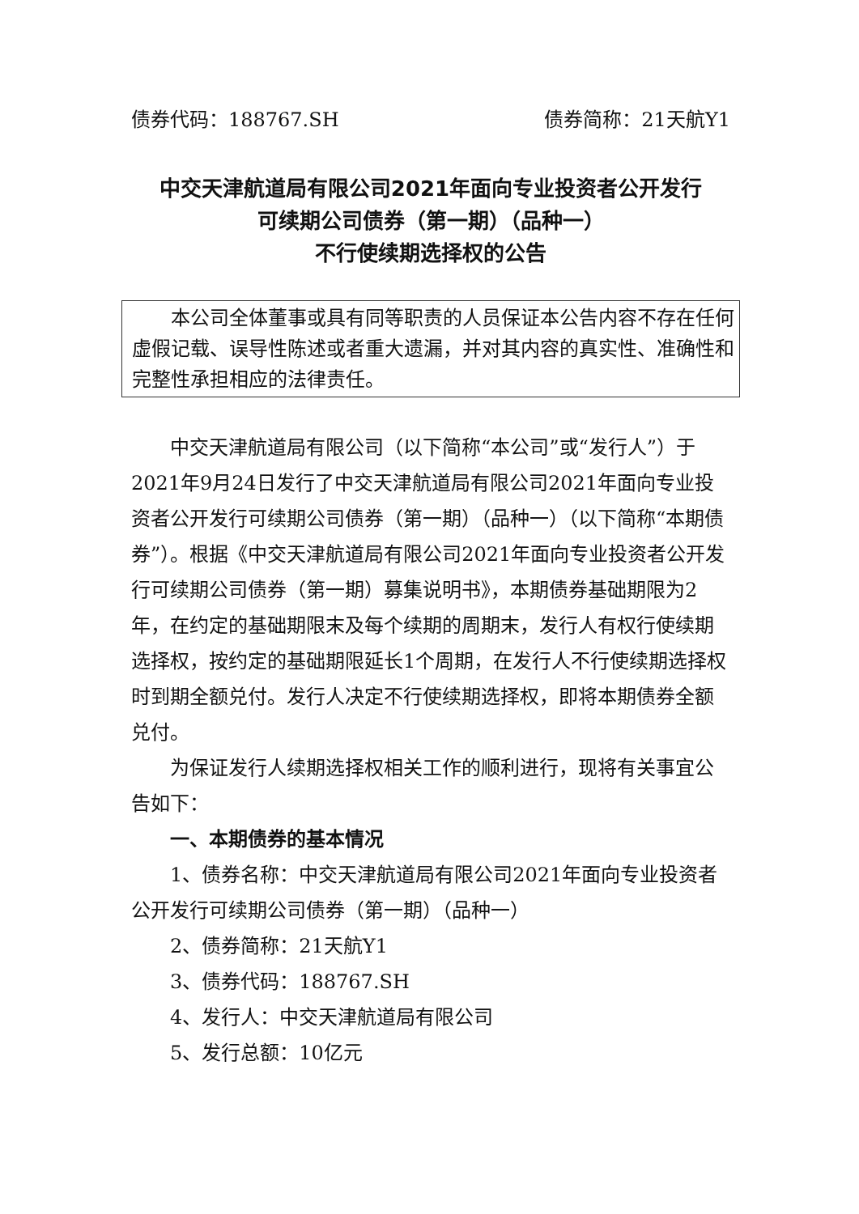债券代码：188767.SH 债券简称：21天航Y1
中交天津航道局有限公司2021年面向专业投资者公开发行
可续期公司债券（第一期）（品种一）
不行使续期选择权的公告
本公司全体董事或具有同等职责的人员保证本公告内容不存在任何虚假记载、误导性陈述或者重大遗漏，并对其内容的真实性、准确性和完整性承担相应的法律责任。
中交天津航道局有限公司（以下简称“本公司”或“发行人”）于2021年9月24日发行了中交天津航道局有限公司2021年面向专业投资者公开发行可续期公司债券（第一期）（品种一）（以下简称“本期债券”）。根据《中交天津航道局有限公司2021年面向专业投资者公开发行可续期公司债券（第一期）募集说明书》，本期债券基础期限为2年，在约定的基础期限末及每个续期的周期末，发行人有权行使续期选择权，按约定的基础期限延长1个周期，在发行人不行使续期选择权时到期全额兑付。发行人决定不行使续期选择权，即将本期债券全额兑付。
为保证发行人续期选择权相关工作的顺利进行，现将有关事宜公告如下：
一、本期债券的基本情况
1、债券名称：中交天津航道局有限公司2021年面向专业投资者公开发行可续期公司债券（第一期）（品种一）
2、债券简称：21天航Y1
3、债券代码：188767.SH
4、发行人：中交天津航道局有限公司
5、发行总额：10亿元